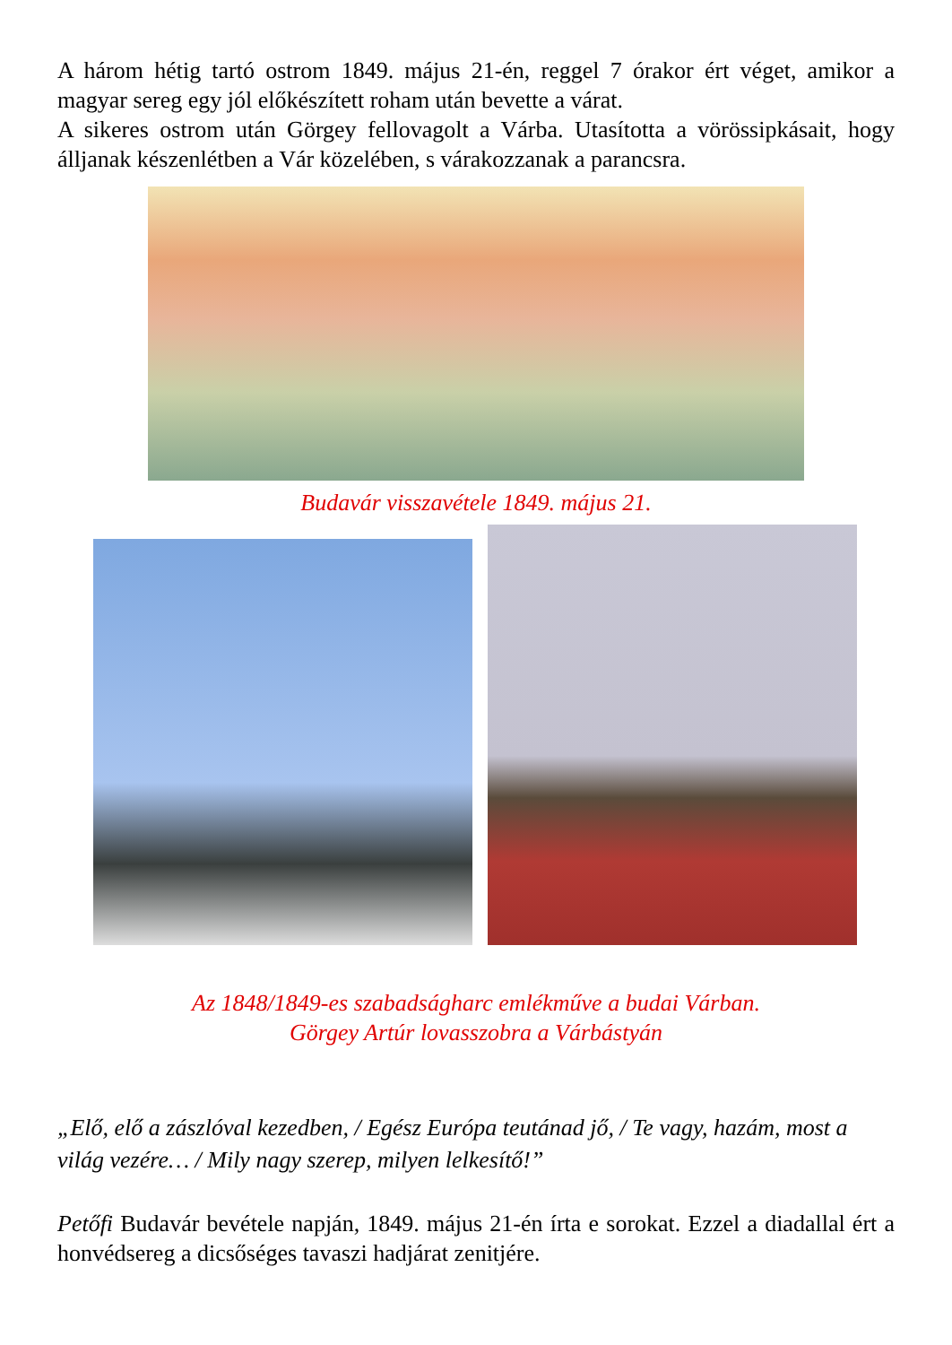A három hétig tartó ostrom 1849. május 21-én, reggel 7 órakor ért véget, amikor a magyar sereg egy jól előkészített roham után bevette a várat.
A sikeres ostrom után Görgey fellovagolt a Várba. Utasította a vörössipkásait, hogy álljanak készenlétben a Vár közelében, s várakozzanak a parancsra.
Budavár visszavétele 1849. május 21.
Az 1848/1849-es szabadságharc emlékműve a budai Várban.
Görgey Artúr lovasszobra a Várbástyán
„Elő, elő a zászlóval kezedben, / Egész Európa teutánad jő, / Te vagy, hazám, most a világ vezére… / Mily nagy szerep, milyen lelkesítő!”
Petőfi Budavár bevétele napján, 1849. május 21-én írta e sorokat. Ezzel a diadallal ért a honvédsereg a dicsőséges tavaszi hadjárat zenitjére.